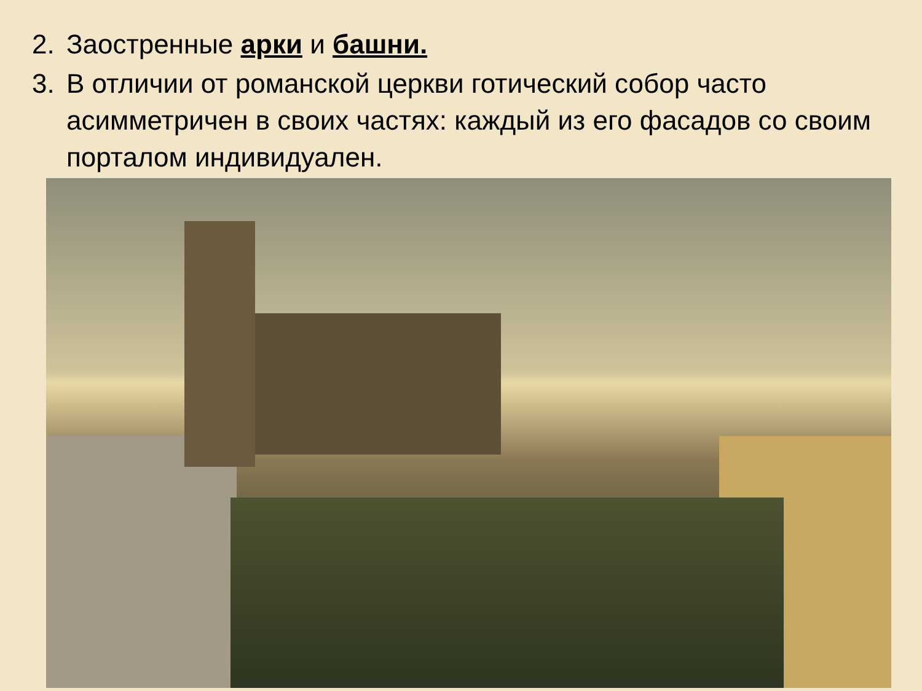2. Заостренные арки и башни.
3. В отличии от романской церкви готический собор часто асимметричен в своих частях: каждый из его фасадов со своим порталом индивидуален.